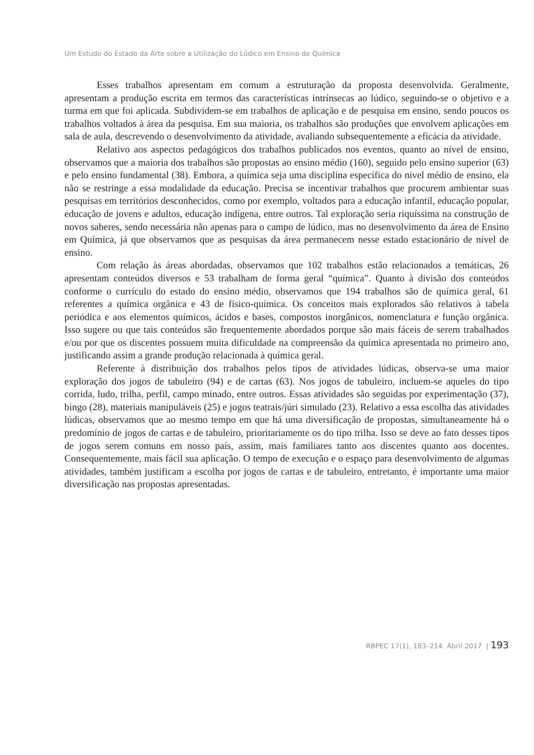Um Estudo do Estado da Arte sobre a Utilização do Lúdico em Ensino de Química
Esses trabalhos apresentam em comum a estruturação da proposta desenvolvida. Geralmente, apresentam a produção escrita em termos das características intrínsecas ao lúdico, seguindo-se o objetivo e a turma em que foi aplicada. Subdividem-se em trabalhos de aplicação e de pesquisa em ensino, sendo poucos os trabalhos voltados à área da pesquisa. Em sua maioria, os trabalhos são produções que envolvem aplicações em sala de aula, descrevendo o desenvolvimento da atividade, avaliando subsequentemente a eficácia da atividade.
Relativo aos aspectos pedagógicos dos trabalhos publicados nos eventos, quanto ao nível de ensino, observamos que a maioria dos trabalhos são propostas ao ensino médio (160), seguido pelo ensino superior (63) e pelo ensino fundamental (38). Embora, a química seja uma disciplina específica do nível médio de ensino, ela não se restringe a essa modalidade da educação. Precisa se incentivar trabalhos que procurem ambientar suas pesquisas em territórios desconhecidos, como por exemplo, voltados para a educação infantil, educação popular, educação de jovens e adultos, educação indígena, entre outros. Tal exploração seria riquíssima na construção de novos saberes, sendo necessária não apenas para o campo de lúdico, mas no desenvolvimento da área de Ensino em Química, já que observamos que as pesquisas da área permanecem nesse estado estacionário de nível de ensino.
Com relação às áreas abordadas, observamos que 102 trabalhos estão relacionados a temáticas, 26 apresentam conteúdos diversos e 53 trabalham de forma geral “química”. Quanto à divisão dos conteúdos conforme o currículo do estado do ensino médio, observamos que 194 trabalhos são de química geral, 61 referentes a química orgânica e 43 de físico-química. Os conceitos mais explorados são relativos à tabela periódica e aos elementos químicos, ácidos e bases, compostos inorgânicos, nomenclatura e função orgânica. Isso sugere ou que tais conteúdos são frequentemente abordados porque são mais fáceis de serem trabalhados e/ou por que os discentes possuem muita dificuldade na compreensão da química apresentada no primeiro ano, justificando assim a grande produção relacionada à química geral.
Referente à distribuição dos trabalhos pelos tipos de atividades lúdicas, observa-se uma maior exploração dos jogos de tabuleiro (94) e de cartas (63). Nos jogos de tabuleiro, incluem-se aqueles do tipo corrida, ludo, trilha, perfil, campo minado, entre outros. Essas atividades são seguidas por experimentação (37), bingo (28), materiais manipuláveis (25) e jogos teatrais/júri simulado (23). Relativo a essa escolha das atividades lúdicas, observamos que ao mesmo tempo em que há uma diversificação de propostas, simultaneamente há o predomínio de jogos de cartas e de tabuleiro, prioritariamente os do tipo trilha. Isso se deve ao fato desses tipos de jogos serem comuns em nosso país, assim, mais familiares tanto aos discentes quanto aos docentes. Consequentemente, mais fácil sua aplicação. O tempo de execução e o espaço para desenvolvimento de algumas atividades, também justificam a escolha por jogos de cartas e de tabuleiro, entretanto, é importante uma maior diversificação nas propostas apresentadas.
RBPEC 17(1), 183–214. Abril 2017 | 193